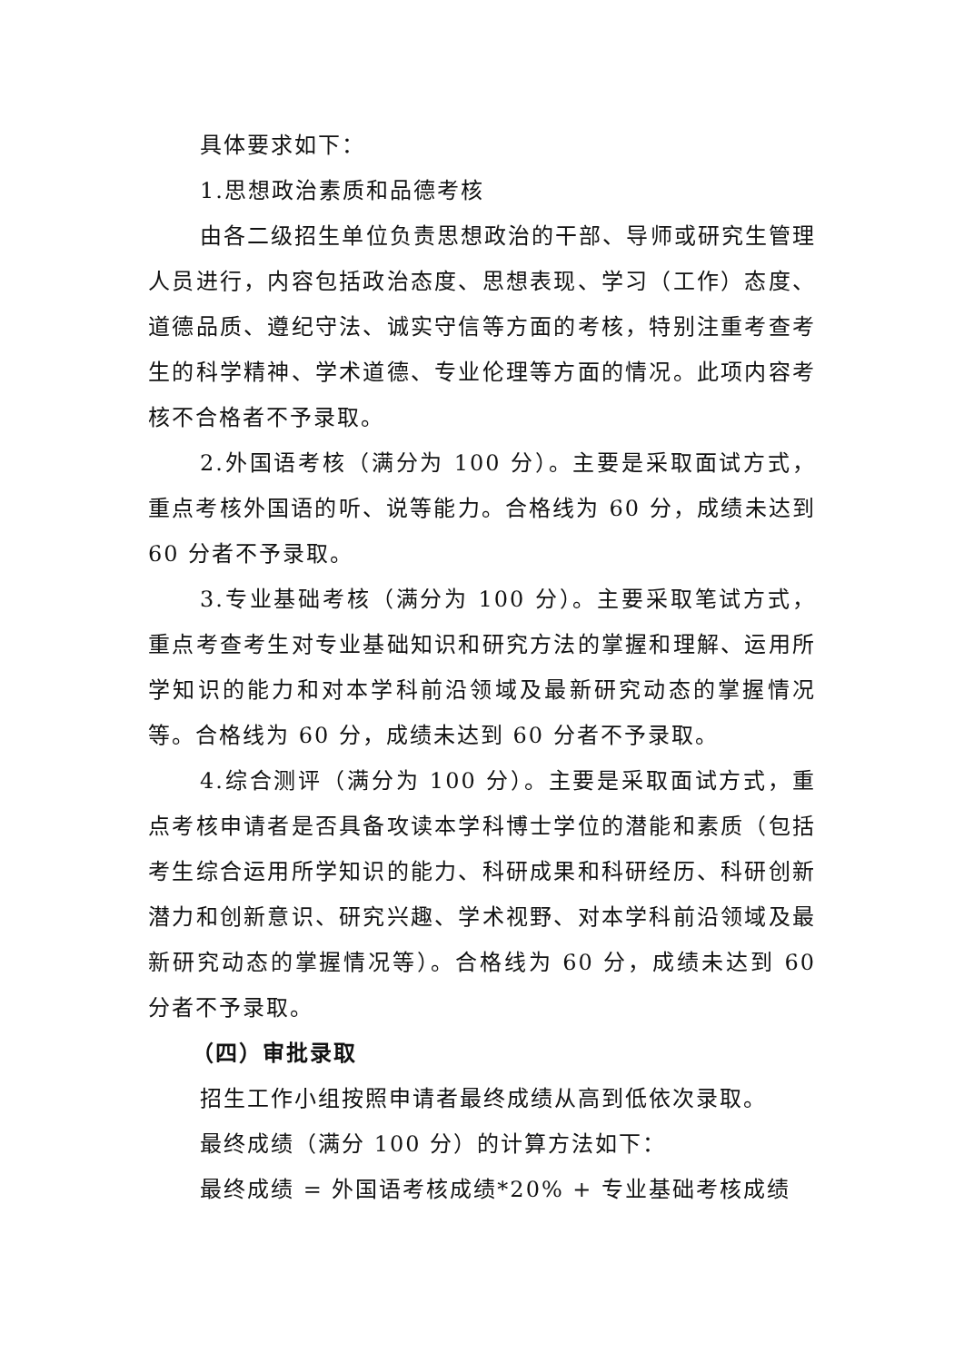具体要求如下：
1.思想政治素质和品德考核
由各二级招生单位负责思想政治的干部、导师或研究生管理人员进行，内容包括政治态度、思想表现、学习（工作）态度、道德品质、遵纪守法、诚实守信等方面的考核，特别注重考查考生的科学精神、学术道德、专业伦理等方面的情况。此项内容考核不合格者不予录取。
2.外国语考核（满分为 100 分）。主要是采取面试方式，重点考核外国语的听、说等能力。合格线为 60 分，成绩未达到 60 分者不予录取。
3.专业基础考核（满分为 100 分）。主要采取笔试方式，重点考查考生对专业基础知识和研究方法的掌握和理解、运用所学知识的能力和对本学科前沿领域及最新研究动态的掌握情况等。合格线为 60 分，成绩未达到 60 分者不予录取。
4.综合测评（满分为 100 分）。主要是采取面试方式，重点考核申请者是否具备攻读本学科博士学位的潜能和素质（包括考生综合运用所学知识的能力、科研成果和科研经历、科研创新潜力和创新意识、研究兴趣、学术视野、对本学科前沿领域及最新研究动态的掌握情况等）。合格线为 60 分，成绩未达到 60 分者不予录取。
（四）审批录取
招生工作小组按照申请者最终成绩从高到低依次录取。
最终成绩（满分 100 分）的计算方法如下：
最终成绩 = 外国语考核成绩*20% + 专业基础考核成绩